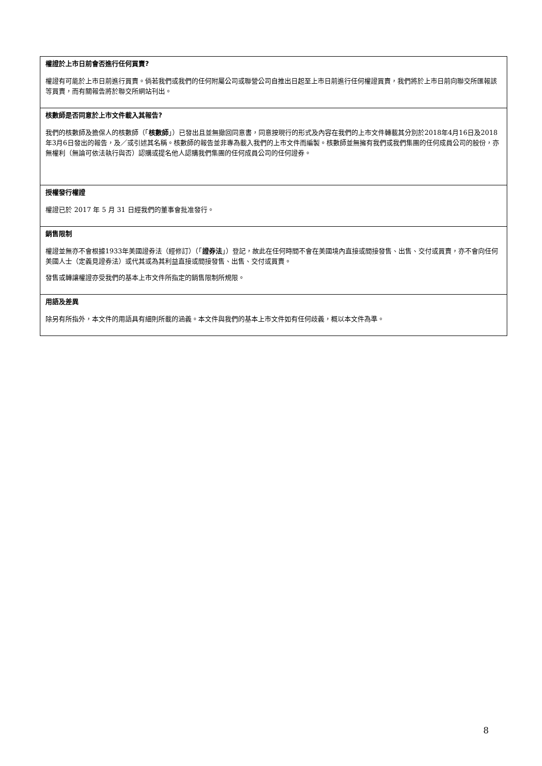權證於上市日前會否進行任何買賣?
權證有可能於上市日前進行買賣。倘若我們或我們的任何附屬公司或聯營公司自推出日起至上市日前進行任何權證買賣，我們將於上市日前向聯交所匯報該等買賣，而有關報告將於聯交所網站刊出。
核數師是否同意於上市文件載入其報告?
我們的核數師及擔保人的核數師（「核數師」）已發出且並無撤回同意書，同意按現行的形式及內容在我們的上市文件轉載其分別於2018年4月16日及2018年3月6日發出的報告，及／或引述其名稱。核數師的報告並非專為載入我們的上市文件而編製。核數師並無擁有我們或我們集團的任何成員公司的股份，亦無權利（無論可依法執行與否）認購或提名他人認購我們集團的任何成員公司的任何證券。
授權發行權證
權證已於 2017 年 5 月 31 日經我們的董事會批准發行。
銷售限制
權證並無亦不會根據1933年美國證券法（經修訂）（「證券法」）登記，故此在任何時間不會在美國境內直接或間接發售、出售、交付或買賣，亦不會向任何美國人士（定義見證券法）或代其或為其利益直接或間接發售、出售、交付或買賣。
發售或轉讓權證亦受我們的基本上市文件所指定的銷售限制所規限。
用語及差異
除另有所指外，本文件的用語具有細則所載的涵義。本文件與我們的基本上市文件如有任何歧義，概以本文件為準。
8